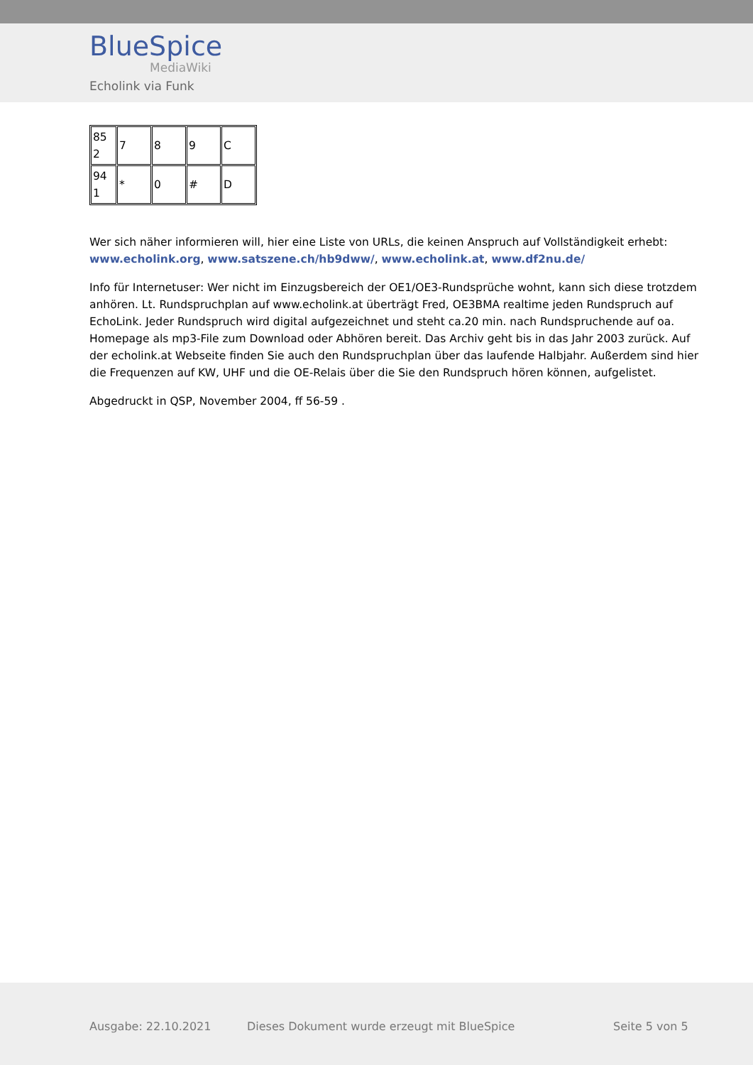BlueSpice
MediaWiki
Echolink via Funk
| 85 2 | 7 | 8 | 9 | C |
| 94 1 | * | 0 | # | D |
Wer sich näher informieren will, hier eine Liste von URLs, die keinen Anspruch auf Vollständigkeit erhebt: www.echolink.org, www.satszene.ch/hb9dww/, www.echolink.at, www.df2nu.de/
Info für Internetuser: Wer nicht im Einzugsbereich der OE1/OE3-Rundsprüche wohnt, kann sich diese trotzdem anhören. Lt. Rundspruchplan auf www.echolink.at überträgt Fred, OE3BMA realtime jeden Rundspruch auf EchoLink. Jeder Rundspruch wird digital aufgezeichnet und steht ca.20 min. nach Rundspruchende auf oa. Homepage als mp3-File zum Download oder Abhören bereit. Das Archiv geht bis in das Jahr 2003 zurück. Auf der echolink.at Webseite finden Sie auch den Rundspruchplan über das laufende Halbjahr. Außerdem sind hier die Frequenzen auf KW, UHF und die OE-Relais über die Sie den Rundspruch hören können, aufgelistet.
Abgedruckt in QSP, November 2004, ff 56-59 .
Ausgabe: 22.10.2021
Dieses Dokument wurde erzeugt mit BlueSpice
Seite 5 von 5